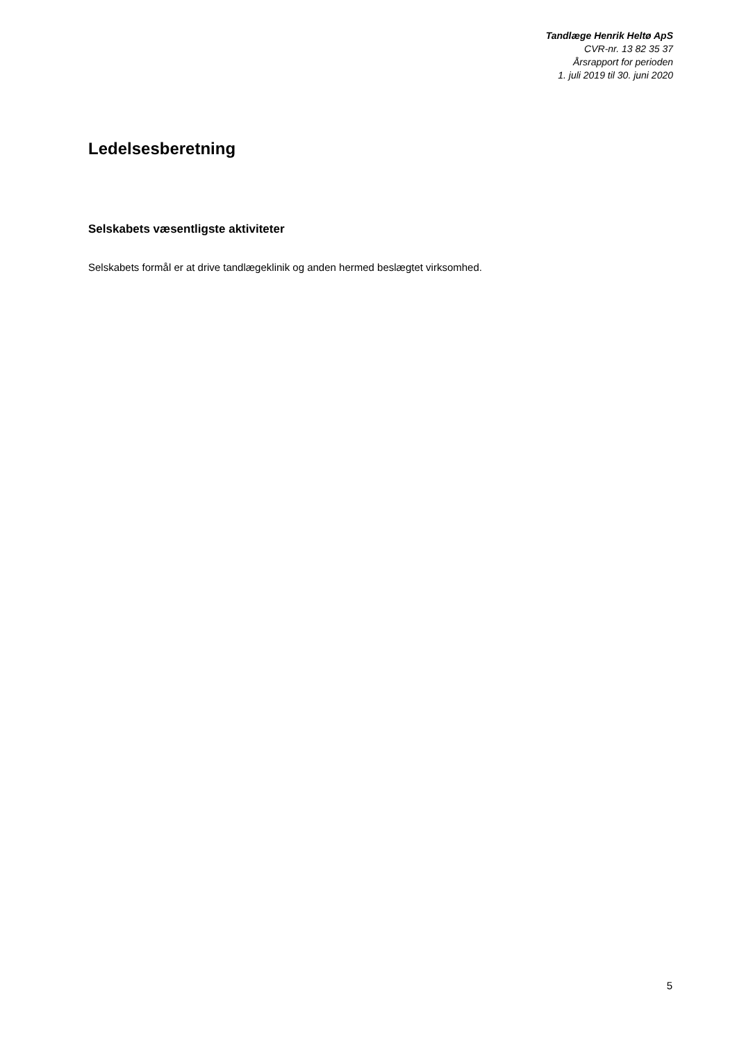Tandlæge Henrik Heltø ApS
CVR-nr. 13 82 35 37
Årsrapport for perioden
1. juli 2019 til 30. juni 2020
Ledelsesberetning
Selskabets væsentligste aktiviteter
Selskabets formål er at drive tandlægeklinik og anden hermed beslægtet virksomhed.
5